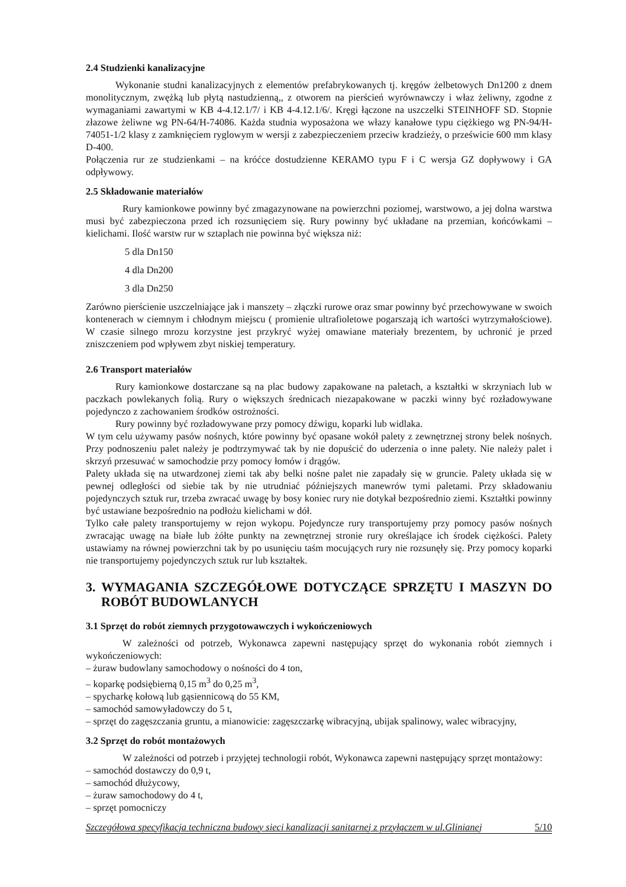2.4 Studzienki kanalizacyjne
Wykonanie studni kanalizacyjnych z elementów prefabrykowanych tj. kręgów żelbetowych Dn1200 z dnem monolitycznym, zwężką lub płytą nastudzienną,, z otworem na pierścień wyrównawczy i właz żeliwny, zgodne z wymaganiami zawartymi w KB 4-4.12.1/7/ i KB 4-4.12.1/6/. Kręgi łączone na uszczelki STEINHOFF SD. Stopnie złazowe żeliwne wg PN-64/H-74086. Każda studnia wyposażona we włazy kanałowe typu ciężkiego wg PN-94/H-74051-1/2 klasy z zamknięciem ryglowym w wersji z zabezpieczeniem przeciw kradzieży, o prześwicie 600 mm klasy D-400.
Połączenia rur ze studzienkami – na króćce dostudzienne KERAMO typu F i C wersja GZ dopływowy i GA odpływowy.
2.5 Składowanie materiałów
Rury kamionkowe powinny być zmagazynowane na powierzchni poziomej, warstwowo, a jej dolna warstwa musi być zabezpieczona przed ich rozsunięciem się. Rury powinny być układane na przemian, końcówkami – kielichami. Ilość warstw rur w sztaplach nie powinna być większa niż:
5 dla Dn150
4 dla Dn200
3 dla Dn250
Zarówno pierścienie uszczelniające jak i manszety – złączki rurowe oraz smar powinny być przechowywane w swoich kontenerach w ciemnym i chłodnym miejscu ( promienie ultrafioletowe pogarszają ich wartości wytrzymałościowe). W czasie silnego mrozu korzystne jest przykryć wyżej omawiane materiały brezentem, by uchronić je przed zniszczeniem pod wpływem zbyt niskiej temperatury.
2.6 Transport materiałów
Rury kamionkowe dostarczane są na plac budowy zapakowane na paletach, a kształtki w skrzyniach lub w paczkach powlekanych folią. Rury o większych średnicach niezapakowane w paczki winny być rozładowywane pojedynczo z zachowaniem środków ostrożności.
Rury powinny być rozładowywane przy pomocy dźwigu, koparki lub widlaka.
W tym celu używamy pasów nośnych, które powinny być opasane wokół palety z zewnętrznej strony belek nośnych. Przy podnoszeniu palet należy je podtrzymywać tak by nie dopuścić do uderzenia o inne palety. Nie należy palet i skrzyń przesuwać w samochodzie przy pomocy łomów i drągów.
Palety układa się na utwardzonej ziemi tak aby belki nośne palet nie zapadały się w gruncie. Palety układa się w pewnej odległości od siebie tak by nie utrudniać późniejszych manewrów tymi paletami. Przy składowaniu pojedynczych sztuk rur, trzeba zwracać uwagę by bosy koniec rury nie dotykał bezpośrednio ziemi. Kształtki powinny być ustawiane bezpośrednio na podłożu kielichami w dół.
Tylko całe palety transportujemy w rejon wykopu. Pojedyncze rury transportujemy przy pomocy pasów nośnych zwracając uwagę na białe lub żółte punkty na zewnętrznej stronie rury określające ich środek ciężkości. Palety ustawiamy na równej powierzchni tak by po usunięciu taśm mocujących rury nie rozsunęły się. Przy pomocy koparki nie transportujemy pojedynczych sztuk rur lub kształtek.
3. WYMAGANIA SZCZEGÓŁOWE DOTYCZĄCE SPRZĘTU I MASZYN DO ROBÓT BUDOWLANYCH
3.1 Sprzęt do robót ziemnych przygotowawczych i wykończeniowych
W zależności od potrzeb, Wykonawca zapewni następujący sprzęt do wykonania robót ziemnych i wykończeniowych:
– żuraw budowlany samochodowy o nośności do 4 ton,
– koparkę podsiębierną 0,15 m<sup>3</sup> do 0,25 m<sup>3</sup>,
– spycharkę kołową lub gąsiennicową do 55 KM,
– samochód samowyładowczy do 5 t,
– sprzęt do zagęszczania gruntu, a mianowicie: zagęszczarkę wibracyjną, ubijak spalinowy, walec wibracyjny,
3.2 Sprzęt do robót montażowych
W zależności od potrzeb i przyjętej technologii robót, Wykonawca zapewni następujący sprzęt montażowy:
– samochód dostawczy do 0,9 t,
– samochód dłużycowy,
– żuraw samochodowy do 4 t,
– sprzęt pomocniczy
Szczegółowa specyfikacja techniczna budowy sieci kanalizacji sanitarnej z przyłączem w ul.Glinianej 5/10